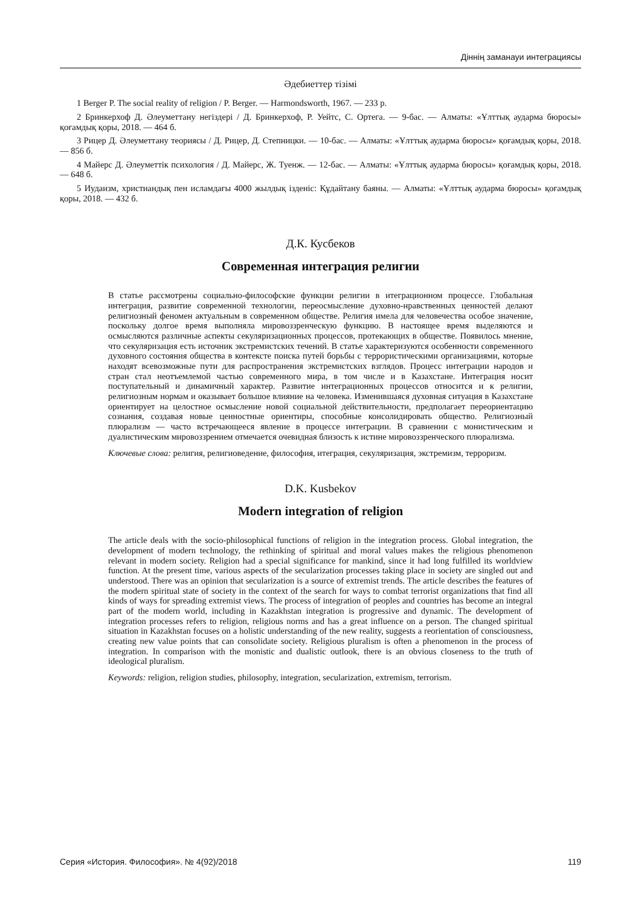Діннің заманауи интеграциясы
Әдебиеттер тізімі
1 Berger P. The social reality of religion / P. Berger. — Harmondsworth, 1967. — 233 p.
2 Бринкерхоф Д. Әлеуметтану негіздері / Д. Бринкерхоф, Р. Уейтс, С. Ортега. — 9-бас. — Алматы: «Ұлттық аударма бюросы» қоғамдық қоры, 2018. — 464 б.
3 Рицер Д. Әлеуметтану теориясы / Д. Рицер, Д. Степницки. — 10-бас. — Алматы: «Ұлттық аударма бюросы» қоғамдық қоры, 2018. — 856 б.
4 Майерс Д. Әлеуметтік психология / Д. Майерс, Ж. Туенж. — 12-бас. — Алматы: «Ұлттық аударма бюросы» қоғамдық қоры, 2018. — 648 б.
5 Иудаизм, христиандық пен исламдағы 4000 жылдық ізденіс: Құдайтану баяны. — Алматы: «Ұлттық аударма бюросы» қоғамдық қоры, 2018. — 432 б.
Д.К. Кусбеков
Современная интеграция религии
В статье рассмотрены социально-философские функции религии в итеграционном процессе. Глобальная интеграция, развитие современной технологии, переосмысление духовно-нравственных ценностей делают религиозный феномен актуальным в современном обществе. Религия имела для человечества особое значение, поскольку долгое время выполняла мировоззренческую функцию. В настоящее время выделяются и осмысляются различные аспекты секуляризационных процессов, протекающих в обществе. Появилось мнение, что секуляризация есть источник экстремистских течений. В статье характеризуются особенности современного духовного состояния общества в контексте поиска путей борьбы с террористическими организациями, которые находят всевозможные пути для распространения экстремистских взглядов. Процесс интеграции народов и стран стал неотъемлемой частью современного мира, в том числе и в Казахстане. Интеграция носит поступательный и динамичный характер. Развитие интеграционных процессов относится и к религии, религиозным нормам и оказывает большое влияние на человека. Изменившаяся духовная ситуация в Казахстане ориентирует на целостное осмысление новой социальной действительности, предполагает переориентацию сознания, создавая новые ценностные ориентиры, способные консолидировать общество. Религиозный плюрализм — часто встречающееся явление в процессе интеграции. В сравнении с монистическим и дуалистическим мировоззрением отмечается очевидная близость к истине мировоззренческого плюрализма.
Ключевые слова: религия, религиоведение, философия, итеграция, секуляризация, экстремизм, терроризм.
D.K. Kusbekov
Modern integration of religion
The article deals with the socio-philosophical functions of religion in the integration process. Global integration, the development of modern technology, the rethinking of spiritual and moral values makes the religious phenomenon relevant in modern society. Religion had a special significance for mankind, since it had long fulfilled its worldview function. At the present time, various aspects of the secularization processes taking place in society are singled out and understood. There was an opinion that secularization is a source of extremist trends. The article describes the features of the modern spiritual state of society in the context of the search for ways to combat terrorist organizations that find all kinds of ways for spreading extremist views. The process of integration of peoples and countries has become an integral part of the modern world, including in Kazakhstan integration is progressive and dynamic. The development of integration processes refers to religion, religious norms and has a great influence on a person. The changed spiritual situation in Kazakhstan focuses on a holistic understanding of the new reality, suggests a reorientation of consciousness, creating new value points that can consolidate society. Religious pluralism is often a phenomenon in the process of integration. In comparison with the monistic and dualistic outlook, there is an obvious closeness to the truth of ideological pluralism.
Keywords: religion, religion studies, philosophy, integration, secularization, extremism, terrorism.
Серия «История. Философия». № 4(92)/2018 119